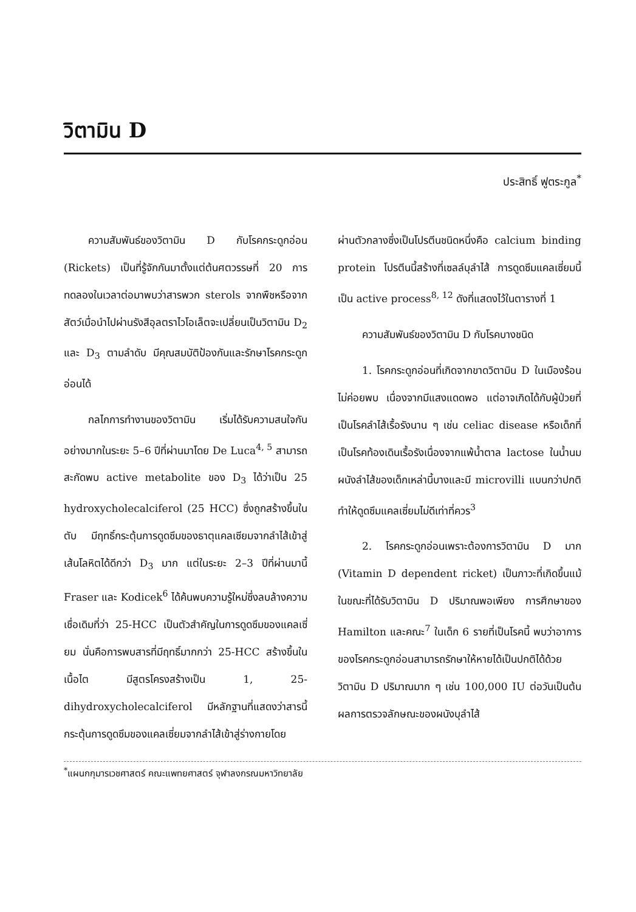วิตามิน D
ประสิทธิ์ ฟูตระกูล<sup>*</sup>
ความสัมพันธ์ของวิตามิน D กับโรคกระดูกอ่อน (Rickets) เป็นที่รู้จักกันมาตั้งแต่ต้นศตวรรษที่ 20 การทดลองในเวลาต่อมาพบว่าสารพวก sterols จากพืชหรือจากสัตว์เมื่อนำไปผ่านรังสีอุลตราไวโอเล็ตจะเปลี่ยนเป็นวิตามิน D<sub>2</sub> และ D<sub>3</sub> ตามลำดับ มีคุณสมบัติป้องกันและรักษาโรคกระดูกอ่อนได้
กลไกการทำงานของวิตามิน เริ่มได้รับความสนใจกันอย่างมากในระยะ 5–6 ปีที่ผ่านมาโดย De Luca<sup>4, 5</sup> สามารถสะกัดพบ active metabolite ของ D<sub>3</sub> ได้ว่าเป็น 25 hydroxycholecalciferol (25 HCC) ซึ่งถูกสร้างขึ้นในตับ มีฤทธิ์กระตุ้นการดูดซึมของธาตุแคลเซียมจากลำไส้เข้าสู่เส้นโลหิตได้ดีกว่า D<sub>3</sub> มาก แต่ในระยะ 2–3 ปีที่ผ่านมานี้ Fraser และ Kodicek<sup>6</sup> ได้ค้นพบความรู้ใหม่ซึ่งลบล้างความเชื่อเดิมที่ว่า 25-HCC เป็นตัวสำคัญในการดูดซึมของแคลเซี่ยม นั่นคือการพบสารที่มีฤทธิ์มากกว่า 25-HCC สร้างขึ้นในเนื้อไต มีสูตรโครงสร้างเป็น 1, 25-dihydroxycholecalciferol มีหลักฐานที่แสดงว่าสารนี้กระตุ้นการดูดซึมของแคลเซี่ยมจากลำไส้เข้าสู่ร่างกายโดย
ผ่านตัวกลางซึ่งเป็นโปรตีนชนิดหนึ่งคือ calcium binding protein โปรตีนนี้สร้างที่เซลล์บุลำไส้ การดูดซึมแคลเซี่ยมนี้เป็น active process<sup>8, 12</sup> ดังที่แสดงไว้ในตารางที่ 1
ความสัมพันธ์ของวิตามิน D กับโรคบางชนิด
1. โรคกระดูกอ่อนที่เกิดจากขาดวิตามิน D ในเมืองร้อนไม่ค่อยพบ เนื่องจากมีแสงแดดพอ แต่อาจเกิดได้กับผู้ป่วยที่เป็นโรคลำไส้เรื้อรังนาน ๆ เช่น celiac disease หรือเด็กที่เป็นโรคท้องเดินเรื้อรังเนื่องจากแพ้น้ำตาล lactose ในน้ำนม ผนังลำไส้ของเด็กเหล่านี้บางและมี microvilli แบนกว่าปกติ ทำให้ดูดซึมแคลเซี่ยมไม่ดีเท่าที่ควร<sup>3</sup>
2. โรคกระดูกอ่อนเพราะต้องการวิตามิน D มาก (Vitamin D dependent ricket) เป็นภาวะที่เกิดขึ้นแม้ในขณะที่ได้รับวิตามิน D ปริมาณพอเพียง การศึกษาของ Hamilton และคณะ<sup>7</sup> ในเด็ก 6 รายที่เป็นโรคนี้ พบว่าอาการของโรคกระดูกอ่อนสามารถรักษาให้หายได้เป็นปกติได้ด้วยวิตามิน D ปริมาณมาก ๆ เช่น 100,000 IU ต่อวันเป็นต้น ผลการตรวจลักษณะของผนังบุลำไส้
<sup>*</sup> แผนกกุมารเวชศาสตร์ คณะแพทยศาสตร์ จุฬาลงกรณมหาวิทยาลัย